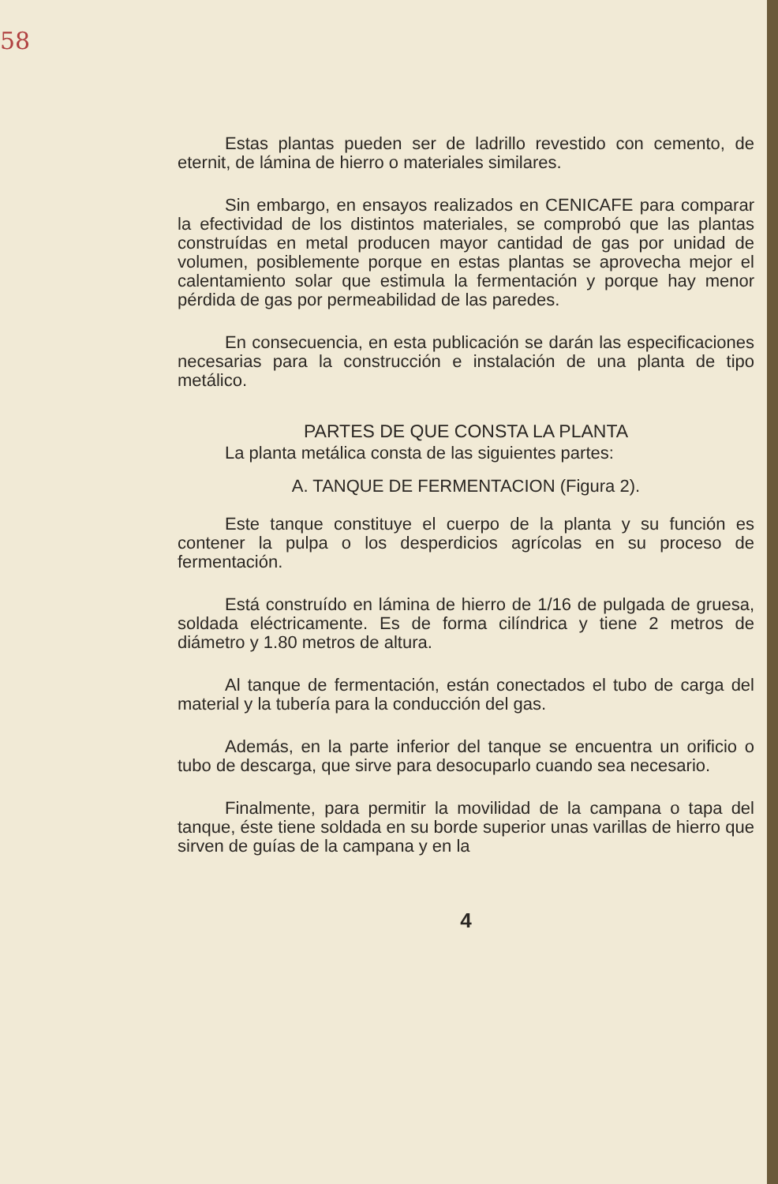58
Estas plantas pueden ser de ladrillo revestido con cemento, de eternit, de lámina de hierro o materiales similares.
Sin embargo, en ensayos realizados en CENICAFE para comparar la efectividad de los distintos materiales, se comprobó que las plantas construídas en metal producen mayor cantidad de gas por unidad de volumen, posiblemente porque en estas plantas se aprovecha mejor el calentamiento solar que estimula la fermentación y porque hay menor pérdida de gas por permeabilidad de las paredes.
En consecuencia, en esta publicación se darán las especificaciones necesarias para la construcción e instalación de una planta de tipo metálico.
PARTES DE QUE CONSTA LA PLANTA
La planta metálica consta de las siguientes partes:
A. TANQUE DE FERMENTACION (Figura 2).
Este tanque constituye el cuerpo de la planta y su función es contener la pulpa o los desperdicios agrícolas en su proceso de fermentación.
Está construído en lámina de hierro de 1/16 de pulgada de gruesa, soldada eléctricamente. Es de forma cilíndrica y tiene 2 metros de diámetro y 1.80 metros de altura.
Al tanque de fermentación, están conectados el tubo de carga del material y la tubería para la conducción del gas.
Además, en la parte inferior del tanque se encuentra un orificio o tubo de descarga, que sirve para desocuparlo cuando sea necesario.
Finalmente, para permitir la movilidad de la campana o tapa del tanque, éste tiene soldada en su borde superior unas varillas de hierro que sirven de guías de la campana y en la
4